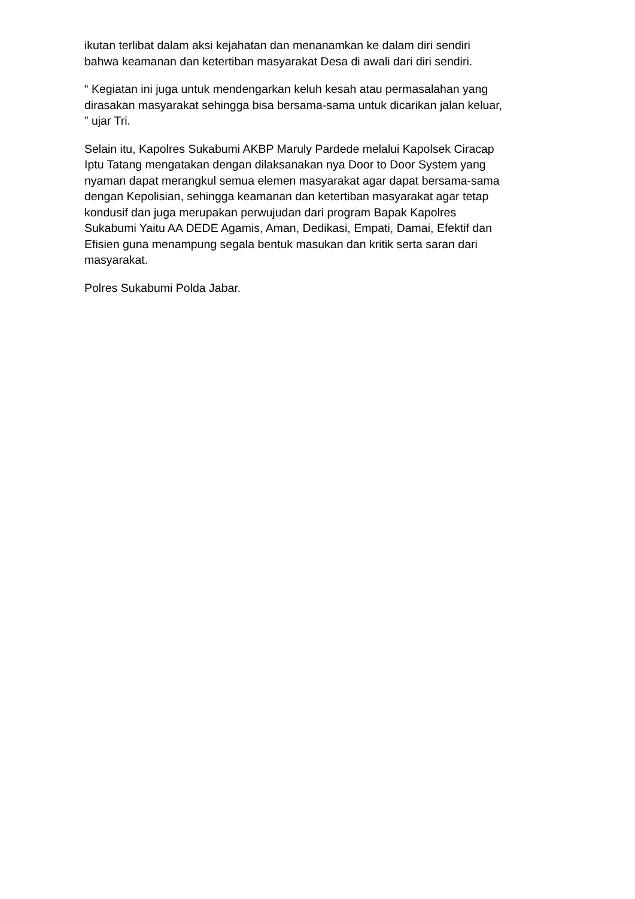ikutan terlibat dalam aksi kejahatan dan menanamkan ke dalam diri sendiri
bahwa keamanan dan ketertiban masyarakat Desa di awali dari diri sendiri.
“ Kegiatan ini juga untuk mendengarkan keluh kesah atau permasalahan yang
dirasakan masyarakat sehingga bisa bersama-sama untuk dicarikan jalan keluar,
” ujar Tri.
Selain itu, Kapolres Sukabumi AKBP Maruly Pardede melalui Kapolsek Ciracap
Iptu Tatang mengatakan dengan dilaksanakan nya Door to Door System yang
nyaman dapat merangkul semua elemen masyarakat agar dapat bersama-sama
dengan Kepolisian, sehingga keamanan dan ketertiban masyarakat agar tetap
kondusif dan juga merupakan perwujudan dari program Bapak Kapolres
Sukabumi Yaitu AA DEDE Agamis, Aman, Dedikasi, Empati, Damai, Efektif dan
Efisien guna menampung segala bentuk masukan dan kritik serta saran dari
masyarakat.
Polres Sukabumi Polda Jabar.